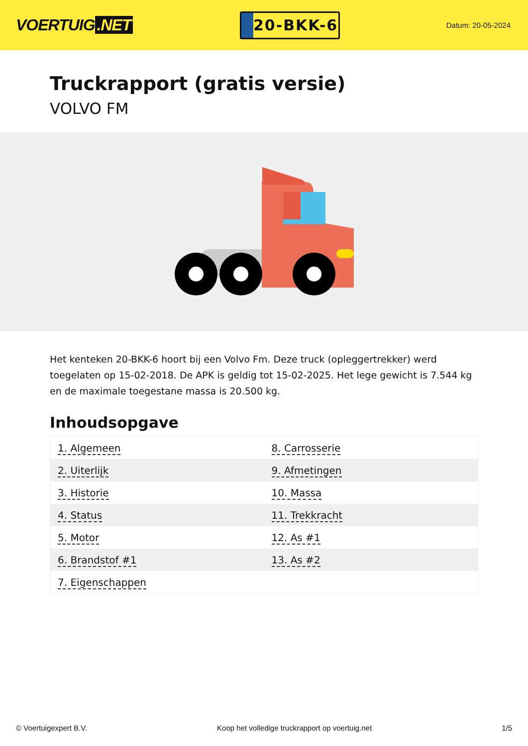VOERTUIG.NET
20-BKK-6
Datum: 20-05-2024
Truckrapport (gratis versie)
VOLVO FM
Het kenteken 20-BKK-6 hoort bij een Volvo Fm. Deze truck (opleggertrekker) werd toegelaten op 15-02-2018. De APK is geldig tot 15-02-2025. Het lege gewicht is 7.544 kg en de maximale toegestane massa is 20.500 kg.
Inhoudsopgave
| 1. Algemeen | 8. Carrosserie |
| 2. Uiterlijk | 9. Afmetingen |
| 3. Historie | 10. Massa |
| 4. Status | 11. Trekkracht |
| 5. Motor | 12. As #1 |
| 6. Brandstof #1 | 13. As #2 |
| 7. Eigenschappen | |
© Voertuigexpert B.V. Koop het volledige truckrapport op voertuig.net 1/5